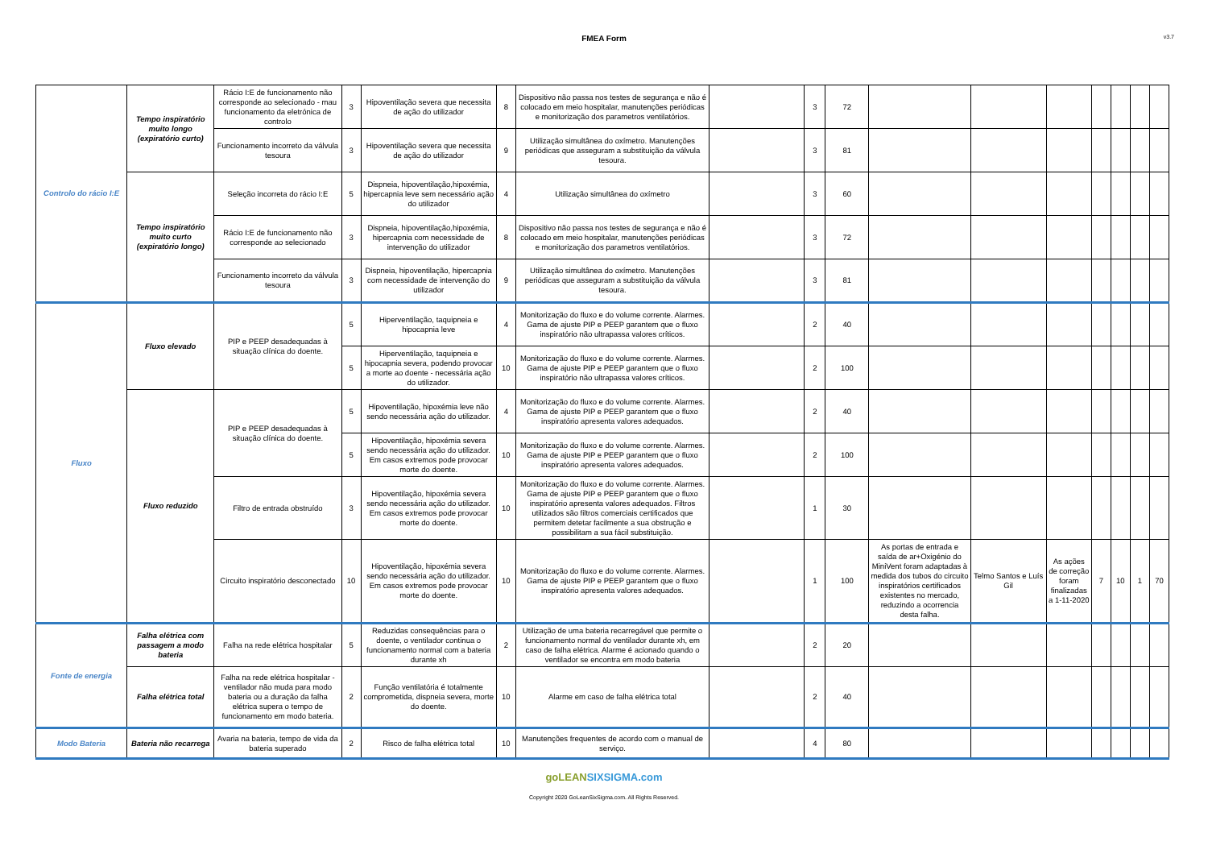FMEA Form
v3.7
| Controlo do rácio I:E | Tempo inspiratório muito longo (expiratório curto) | Rácio I:E de funcionamento não corresponde ao selecionado - mau funcionamento da eletrónica de controlo | 3 | Hipoventilação severa que necessita de ação do utilizador | 8 | Dispositivo não passa nos testes de segurança e não é colocado em meio hospitalar, manutenções periódicas e monitorização dos parametros ventilatórios. | | 3 | 72 | | | | | | | |
| | | Funcionamento incorreto da válvula tesoura | 3 | Hipoventilação severa que necessita de ação do utilizador | 9 | Utilização simultânea do oxímetro. Manutenções periódicas que asseguram a substituição da válvula tesoura. | | 3 | 81 | | | | | | | |
| | Tempo inspiratório muito curto (expiratório longo) | Seleção incorreta do rácio I:E | 5 | Dispneia, hipoventilação,hipoxémia, hipercapnia leve sem necessário ação do utilizador | 4 | Utilização simultânea do oxímetro | | 3 | 60 | | | | | | | |
| | | Rácio I:E de funcionamento não corresponde ao selecionado | 3 | Dispneia, hipoventilação,hipoxémia, hipercapnia com necessidade de intervenção do utilizador | 8 | Dispositivo não passa nos testes de segurança e não é colocado em meio hospitalar, manutenções periódicas e monitorização dos parametros ventilatórios. | | 3 | 72 | | | | | | | |
| | | Funcionamento incorreto da válvula tesoura | 3 | Dispneia, hipoventilação, hipercapnia com necessidade de intervenção do utilizador | 9 | Utilização simultânea do oxímetro. Manutenções periódicas que asseguram a substituição da válvula tesoura. | | 3 | 81 | | | | | | | |
| Fluxo | Fluxo elevado | PIP e PEEP desadequadas à situação clínica do doente. | 5 | Hiperventilação, taquipneia e hipocapnia leve | 4 | Monitorização do fluxo e do volume corrente. Alarmes. Gama de ajuste PIP e PEEP garantem que o fluxo inspiratório não ultrapassa valores críticos. | | 2 | 40 | | | | | | | |
| | | | 5 | Hiperventilação, taquipneia e hipocapnia severa, podendo provocar a morte ao doente - necessária ação do utilizador. | 10 | Monitorização do fluxo e do volume corrente. Alarmes. Gama de ajuste PIP e PEEP garantem que o fluxo inspiratório não ultrapassa valores críticos. | | 2 | 100 | | | | | | | |
| | Fluxo reduzido | PIP e PEEP desadequadas à situação clínica do doente. | 5 | Hipoventilação, hipoxémia leve não sendo necessária ação do utilizador. | 4 | Monitorização do fluxo e do volume corrente. Alarmes. Gama de ajuste PIP e PEEP garantem que o fluxo inspiratório apresenta valores adequados. | | 2 | 40 | | | | | | | |
| | | | 5 | Hipoventilação, hipoxémia severa sendo necessária ação do utilizador. Em casos extremos pode provocar morte do doente. | 10 | Monitorização do fluxo e do volume corrente. Alarmes. Gama de ajuste PIP e PEEP garantem que o fluxo inspiratório apresenta valores adequados. | | 2 | 100 | | | | | | | |
| | | Filtro de entrada obstruído | 3 | Hipoventilação, hipoxémia severa sendo necessária ação do utilizador. Em casos extremos pode provocar morte do doente. | 10 | Monitorização do fluxo e do volume corrente. Alarmes. Gama de ajuste PIP e PEEP garantem que o fluxo inspiratório apresenta valores adequados. Filtros utilizados são filtros comerciais certificados que permitem detetar facilmente a sua obstrução e possibilitam a sua fácil substituição. | | 1 | 30 | | | | | | | |
| | | Circuito inspiratório desconectado | 10 | Hipoventilação, hipoxémia severa sendo necessária ação do utilizador. Em casos extremos pode provocar morte do doente. | 10 | Monitorização do fluxo e do volume corrente. Alarmes. Gama de ajuste PIP e PEEP garantem que o fluxo inspiratório apresenta valores adequados. | | 1 | 100 | As portas de entrada e saída de ar+Oxigénio do MiniVent foram adaptadas à medida dos tubos do circuito inspiratórios certificados existentes no mercado, reduzindo a ocorrencia desta falha. | Telmo Santos e Luís Gil | As ações de correção foram finalizadas a 1-11-2020 | 7 | 10 | 1 | 70 |
| Fonte de energia | Falha elétrica com passagem a modo bateria | Falha na rede elétrica hospitalar | 5 | Reduzidas consequências para o doente, o ventilador continua o funcionamento normal com a bateria durante xh | 2 | Utilização de uma bateria recarregável que permite o funcionamento normal do ventilador durante xh, em caso de falha elétrica. Alarme é acionado quando o ventilador se encontra em modo bateria | | 2 | 20 | | | | | | | |
| | Falha elétrica total | Falha na rede elétrica hospitalar - ventilador não muda para modo bateria ou a duração da falha elétrica supera o tempo de funcionamento em modo bateria. | 2 | Função ventilatória é totalmente comprometida, dispneia severa, morte do doente. | 10 | Alarme em caso de falha elétrica total | | 2 | 40 | | | | | | | |
| Modo Bateria | Bateria não recarrega | Avaria na bateria, tempo de vida da bateria superado | 2 | Risco de falha elétrica total | 10 | Manutenções frequentes de acordo com o manual de serviço. | | 4 | 80 | | | | | | | |
goLEANSIXSIGMA.com
Copyright 2020 GoLeanSixSigma.com. All Rights Reserved.